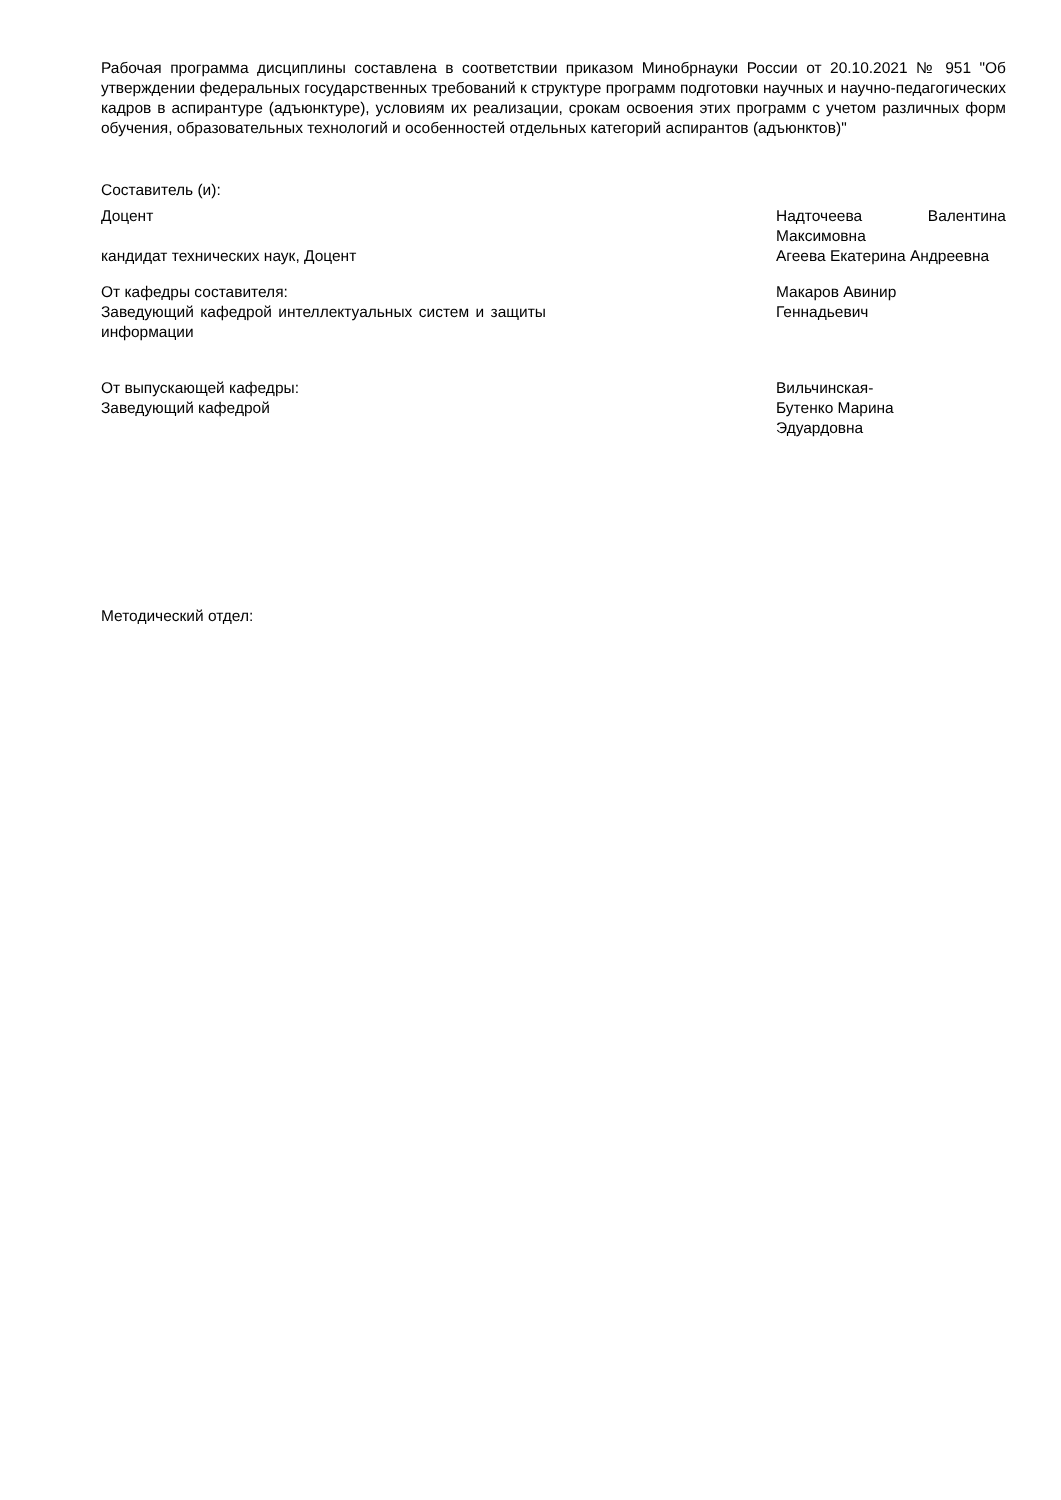Рабочая программа дисциплины составлена в соответствии приказом Минобрнауки России от 20.10.2021 № 951 "Об утверждении федеральных государственных требований к структуре программ подготовки научных и научно-педагогических кадров в аспирантуре (адъюнктуре), условиям их реализации, срокам освоения этих программ с учетом различных форм обучения, образовательных технологий и особенностей отдельных категорий аспирантов (адъюнктов)"
Составитель (и):
Доцент Надточеева Валентина Максимовна
кандидат технических наук, Доцент Агеева Екатерина Андреевна
От кафедры составителя:
Заведующий кафедрой интеллектуальных систем и защиты информации
Макаров Авинир
Геннадьевич
От выпускающей кафедры:
Заведующий кафедрой
Вильчинская-
Бутенко Марина
Эдуардовна
Методический отдел: